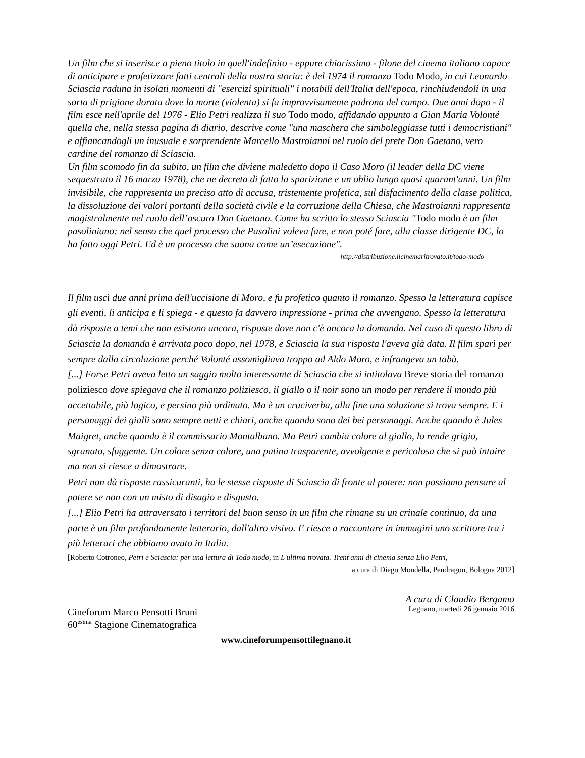Un film che si inserisce a pieno titolo in quell'indefinito - eppure chiarissimo - filone del cinema italiano capace di anticipare e profetizzare fatti centrali della nostra storia: è del 1974 il romanzo Todo Modo, in cui Leonardo Sciascia raduna in isolati momenti di "esercizi spirituali" i notabili dell'Italia dell'epoca, rinchiudendoli in una sorta di prigione dorata dove la morte (violenta) si fa improvvisamente padrona del campo. Due anni dopo - il film esce nell'aprile del 1976 - Elio Petri realizza il suo Todo modo, affidando appunto a Gian Maria Volonté quella che, nella stessa pagina di diario, descrive come "una maschera che simboleggiasse tutti i democristiani" e affiancandogli un inusuale e sorprendente Marcello Mastroianni nel ruolo del prete Don Gaetano, vero cardine del romanzo di Sciascia.
Un film scomodo fin da subito, un film che diviene maledetto dopo il Caso Moro (il leader della DC viene sequestrato il 16 marzo 1978), che ne decreta di fatto la sparizione e un oblio lungo quasi quarant'anni. Un film invisibile, che rappresenta un preciso atto di accusa, tristemente profetica, sul disfacimento della classe politica, la dissoluzione dei valori portanti della società civile e la corruzione della Chiesa, che Mastroianni rappresenta magistralmente nel ruolo dell’oscuro Don Gaetano. Come ha scritto lo stesso Sciascia "Todo modo è un film pasoliniano: nel senso che quel processo che Pasolini voleva fare, e non poté fare, alla classe dirigente DC, lo ha fatto oggi Petri. Ed è un processo che suona come un’esecuzione".
http://distribuzione.ilcinemaritrovato.it/todo-modo
Il film uscì due anni prima dell'uccisione di Moro, e fu profetico quanto il romanzo. Spesso la letteratura capisce gli eventi, li anticipa e li spiega - e questo fa davvero impressione - prima che avvengano. Spesso la letteratura dà risposte a temi che non esistono ancora, risposte dove non c'è ancora la domanda. Nel caso di questo libro di Sciascia la domanda è arrivata poco dopo, nel 1978, e Sciascia la sua risposta l'aveva già data. Il film sparì per sempre dalla circolazione perché Volonté assomigliava troppo ad Aldo Moro, e infrangeva un tabù.
[...] Forse Petri aveva letto un saggio molto interessante di Sciascia che si intitolava Breve storia del romanzo poliziesco dove spiegava che il romanzo poliziesco, il giallo o il noir sono un modo per rendere il mondo più accettabile, più logico, e persino più ordinato. Ma è un cruciverba, alla fine una soluzione si trova sempre. E i personaggi dei gialli sono sempre netti e chiari, anche quando sono dei bei personaggi. Anche quando è Jules Maigret, anche quando è il commissario Montalbano. Ma Petri cambia colore al giallo, lo rende grigio, sgranato, sfuggente. Un colore senza colore, una patina trasparente, avvolgente e pericolosa che si può intuire ma non si riesce a dimostrare.
Petri non dà risposte rassicuranti, ha le stesse risposte di Sciascia di fronte al potere: non possiamo pensare al potere se non con un misto di disagio e disgusto.
[...] Elio Petri ha attraversato i territori del buon senso in un film che rimane su un crinale continuo, da una parte è un film profondamente letterario, dall'altro visivo. E riesce a raccontare in immagini uno scrittore tra i più letterari che abbiamo avuto in Italia.
[Roberto Cotroneo, Petri e Sciascia: per una lettura di Todo modo, in L'ultima trovata. Trent'anni di cinema senza Elio Petri,
a cura di Diego Mondella, Pendragon, Bologna 2012]
Cineforum Marco Pensotti Bruni
60<sup>esima</sup> Stagione Cinematografica
A cura di Claudio Bergamo
Legnano, martedì 26 gennaio 2016
www.cineforumpensottilegnano.it